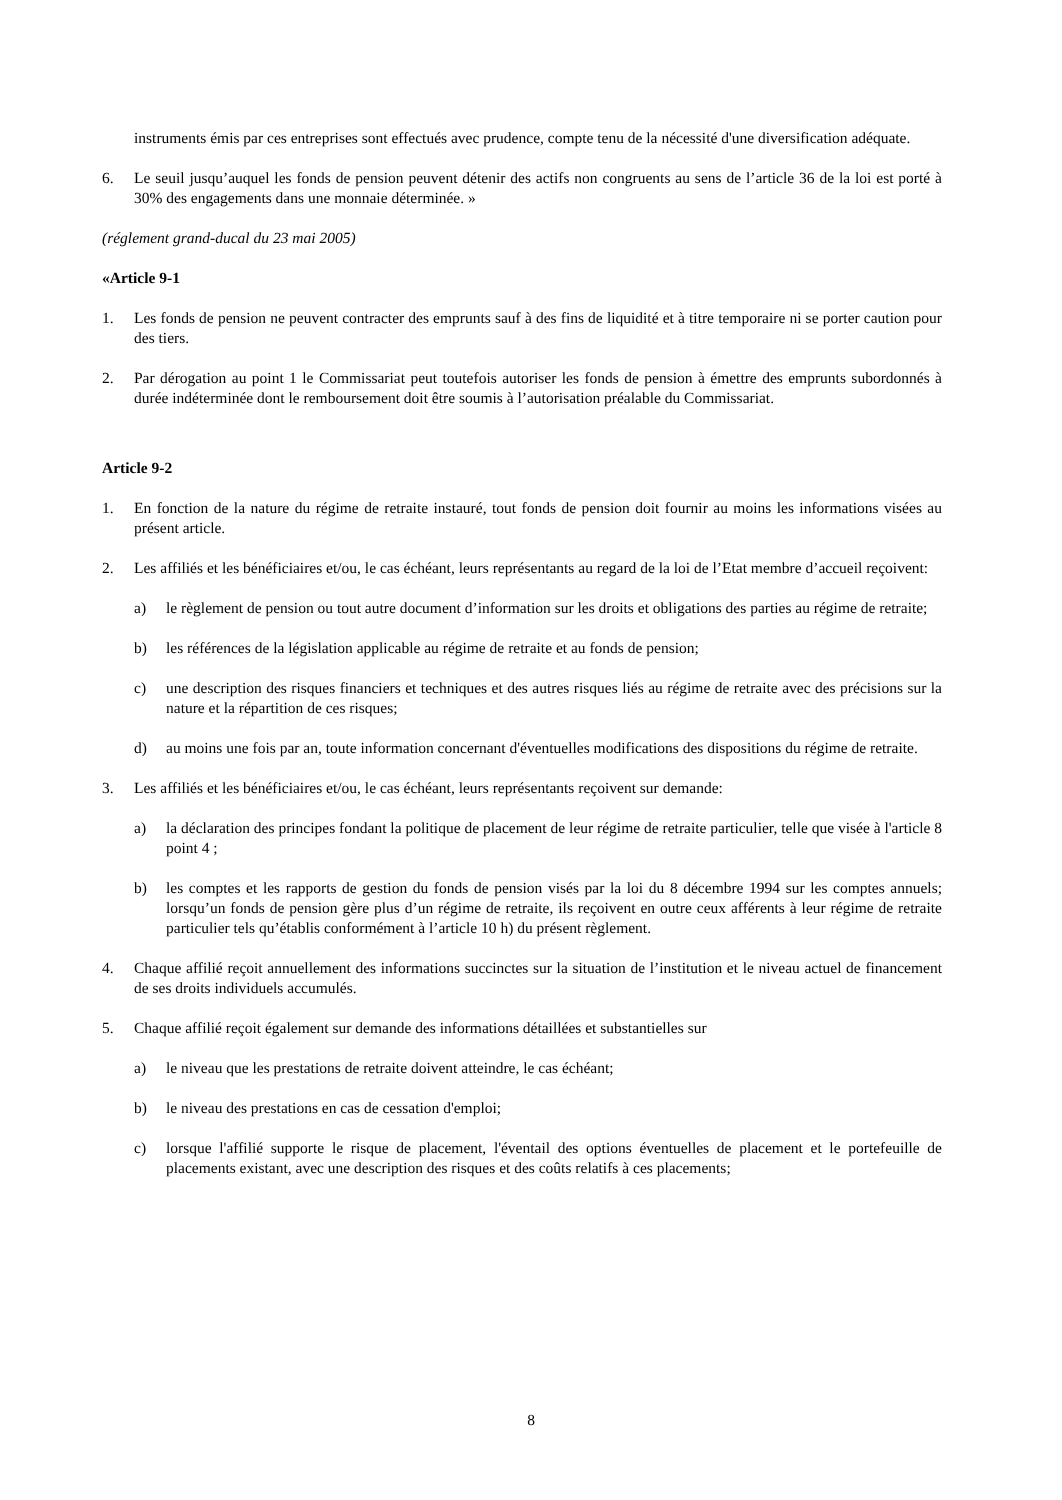instruments émis par ces entreprises sont effectués avec prudence, compte tenu de la nécessité d'une diversification adéquate.
6. Le seuil jusqu’auquel les fonds de pension peuvent détenir des actifs non congruents au sens de l’article 36 de la loi est porté à 30% des engagements dans une monnaie déterminée. »
(réglement grand-ducal du 23 mai 2005)
«Article 9-1
1. Les fonds de pension ne peuvent contracter des emprunts sauf à des fins de liquidité et à titre temporaire ni se porter caution pour des tiers.
2. Par dérogation au point 1 le Commissariat peut toutefois autoriser les fonds de pension à émettre des emprunts subordonnés à durée indéterminée dont le remboursement doit être soumis à l’autorisation préalable du Commissariat.
Article 9-2
1. En fonction de la nature du régime de retraite instauré, tout fonds de pension doit fournir au moins les informations visées au présent article.
2. Les affiliés et les bénéficiaires et/ou, le cas échéant, leurs représentants au regard de la loi de l’Etat membre d’accueil reçoivent:
a) le règlement de pension ou tout autre document d’information sur les droits et obligations des parties au régime de retraite;
b) les références de la législation applicable au régime de retraite et au fonds de pension;
c) une description des risques financiers et techniques et des autres risques liés au régime de retraite avec des précisions sur la nature et la répartition de ces risques;
d) au moins une fois par an, toute information concernant d'éventuelles modifications des dispositions du régime de retraite.
3. Les affiliés et les bénéficiaires et/ou, le cas échéant, leurs représentants reçoivent sur demande:
a) la déclaration des principes fondant la politique de placement de leur régime de retraite particulier, telle que visée à l'article 8 point 4 ;
b) les comptes et les rapports de gestion du fonds de pension visés par la loi du 8 décembre 1994 sur les comptes annuels; lorsqu’un fonds de pension gère plus d’un régime de retraite, ils reçoivent en outre ceux afférents à leur régime de retraite particulier tels qu’établis conformément à l’article 10 h) du présent règlement.
4. Chaque affilié reçoit annuellement des informations succinctes sur la situation de l’institution et le niveau actuel de financement de ses droits individuels accumulés.
5. Chaque affilié reçoit également sur demande des informations détaillées et substantielles sur
a) le niveau que les prestations de retraite doivent atteindre, le cas échéant;
b) le niveau des prestations en cas de cessation d'emploi;
c) lorsque l'affilié supporte le risque de placement, l'éventail des options éventuelles de placement et le portefeuille de placements existant, avec une description des risques et des coûts relatifs à ces placements;
8